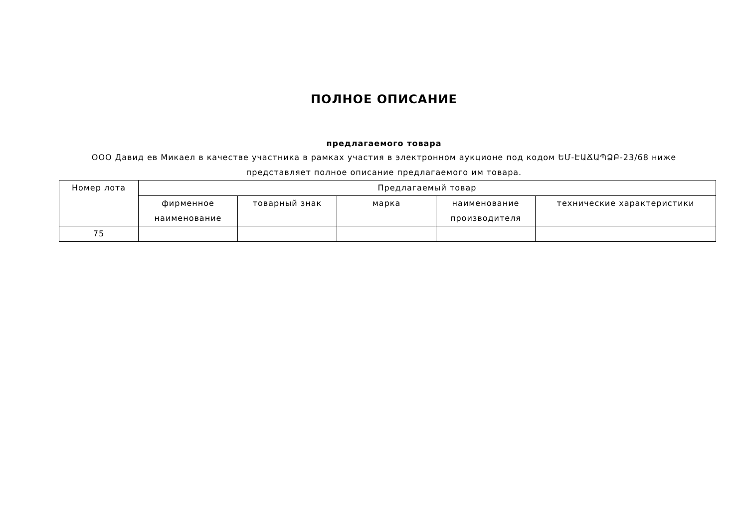ПОЛНОЕ ОПИСАНИЕ
предлагаемого товара
ООО Давид ев Микаел в качестве участника в рамках участия в электронном аукционе под кодом ԵՄ-ԷԱՃԱՊՁԲ-23/68 ниже представляет полное описание предлагаемого им товара.
| Номер лота | Предлагаемый товар | | | | |
| --- | --- | --- | --- | --- | --- |
| | фирменное наименование | товарный знак | марка | наименование производителя | технические характеристики |
| 75 | | | | | |